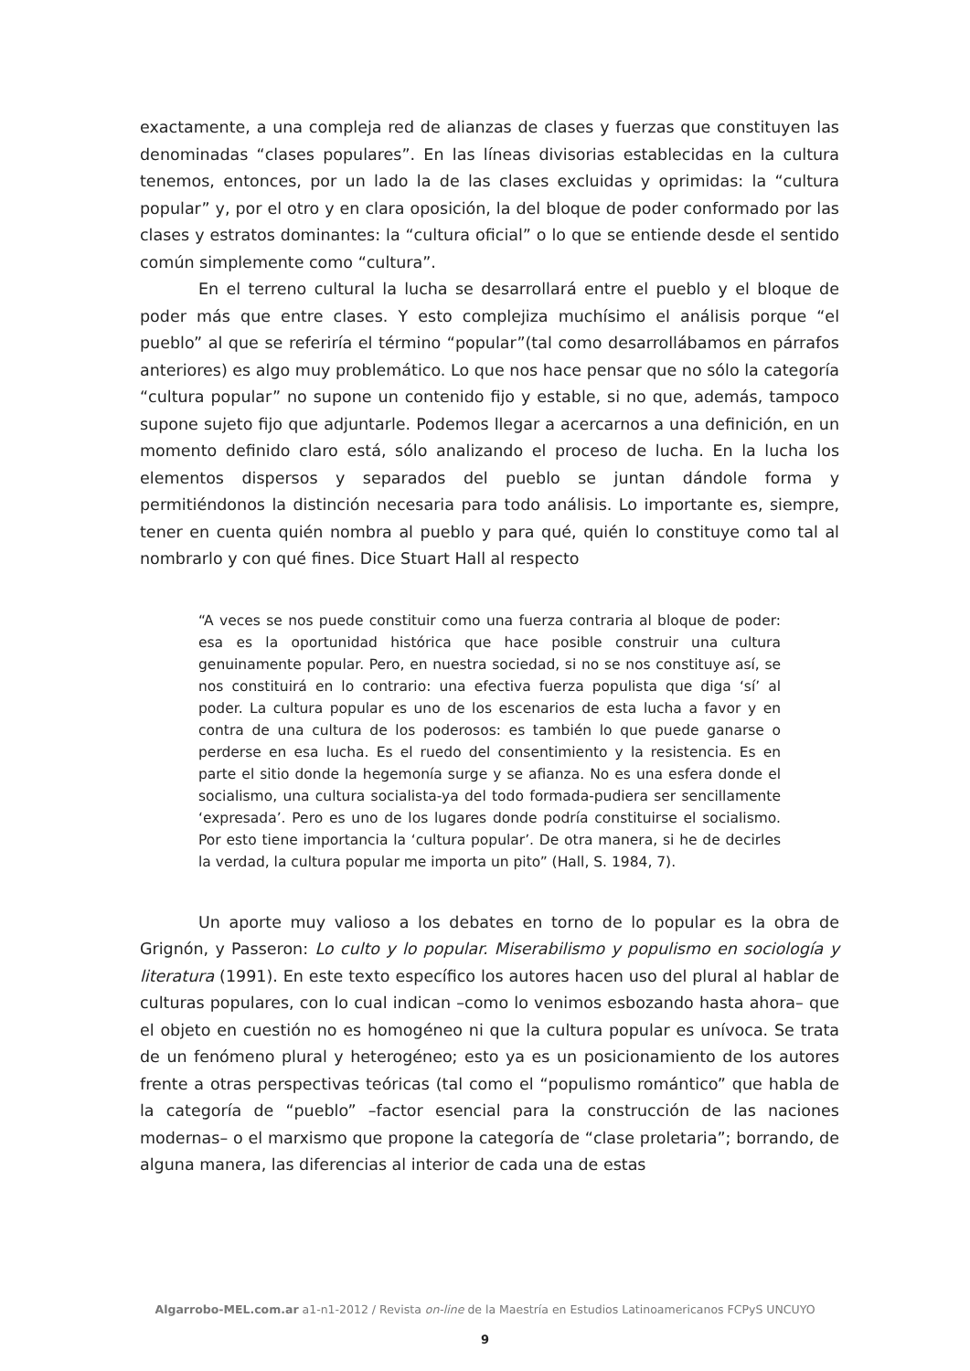exactamente, a una compleja red de alianzas de clases y fuerzas que constituyen las denominadas “clases populares”. En las líneas divisorias establecidas en la cultura tenemos, entonces, por un lado la de las clases excluidas y oprimidas: la “cultura popular” y, por el otro y en clara oposición, la del bloque de poder conformado por las clases y estratos dominantes: la “cultura oficial” o lo que se entiende desde el sentido común simplemente como “cultura”.
En el terreno cultural la lucha se desarrollará entre el pueblo y el bloque de poder más que entre clases. Y esto complejiza muchísimo el análisis porque “el pueblo” al que se referiría el término “popular”(tal como desarrollábamos en párrafos anteriores) es algo muy problemático. Lo que nos hace pensar que no sólo la categoría “cultura popular” no supone un contenido fijo y estable, si no que, además, tampoco supone sujeto fijo que adjuntarle. Podemos llegar a acercarnos a una definición, en un momento definido claro está, sólo analizando el proceso de lucha. En la lucha los elementos dispersos y separados del pueblo se juntan dándole forma y permitiéndonos la distinción necesaria para todo análisis. Lo importante es, siempre, tener en cuenta quién nombra al pueblo y para qué, quién lo constituye como tal al nombrarlo y con qué fines. Dice Stuart Hall al respecto
“A veces se nos puede constituir como una fuerza contraria al bloque de poder: esa es la oportunidad histórica que hace posible construir una cultura genuinamente popular. Pero, en nuestra sociedad, si no se nos constituye así, se nos constituirá en lo contrario: una efectiva fuerza populista que diga ‘sí’ al poder. La cultura popular es uno de los escenarios de esta lucha a favor y en contra de una cultura de los poderosos: es también lo que puede ganarse o perderse en esa lucha. Es el ruedo del consentimiento y la resistencia. Es en parte el sitio donde la hegemonía surge y se afianza. No es una esfera donde el socialismo, una cultura socialista-ya del todo formada-pudiera ser sencillamente ‘expresada’. Pero es uno de los lugares donde podría constituirse el socialismo. Por esto tiene importancia la ‘cultura popular’. De otra manera, si he de decirles la verdad, la cultura popular me importa un pito” (Hall, S. 1984, 7).
Un aporte muy valioso a los debates en torno de lo popular es la obra de Grignón, y Passeron: Lo culto y lo popular. Miserabilismo y populismo en sociología y literatura (1991). En este texto específico los autores hacen uso del plural al hablar de culturas populares, con lo cual indican –como lo venimos esbozando hasta ahora– que el objeto en cuestión no es homogéneo ni que la cultura popular es unívoca. Se trata de un fenómeno plural y heterogéneo; esto ya es un posicionamiento de los autores frente a otras perspectivas teóricas (tal como el “populismo romántico” que habla de la categoría de “pueblo” –factor esencial para la construcción de las naciones modernas– o el marxismo que propone la categoría de “clase proletaria”; borrando, de alguna manera, las diferencias al interior de cada una de estas
Algarrobo-MEL.com.ar a1-n1-2012 / Revista on-line de la Maestría en Estudios Latinoamericanos FCPyS UNCUYO
9